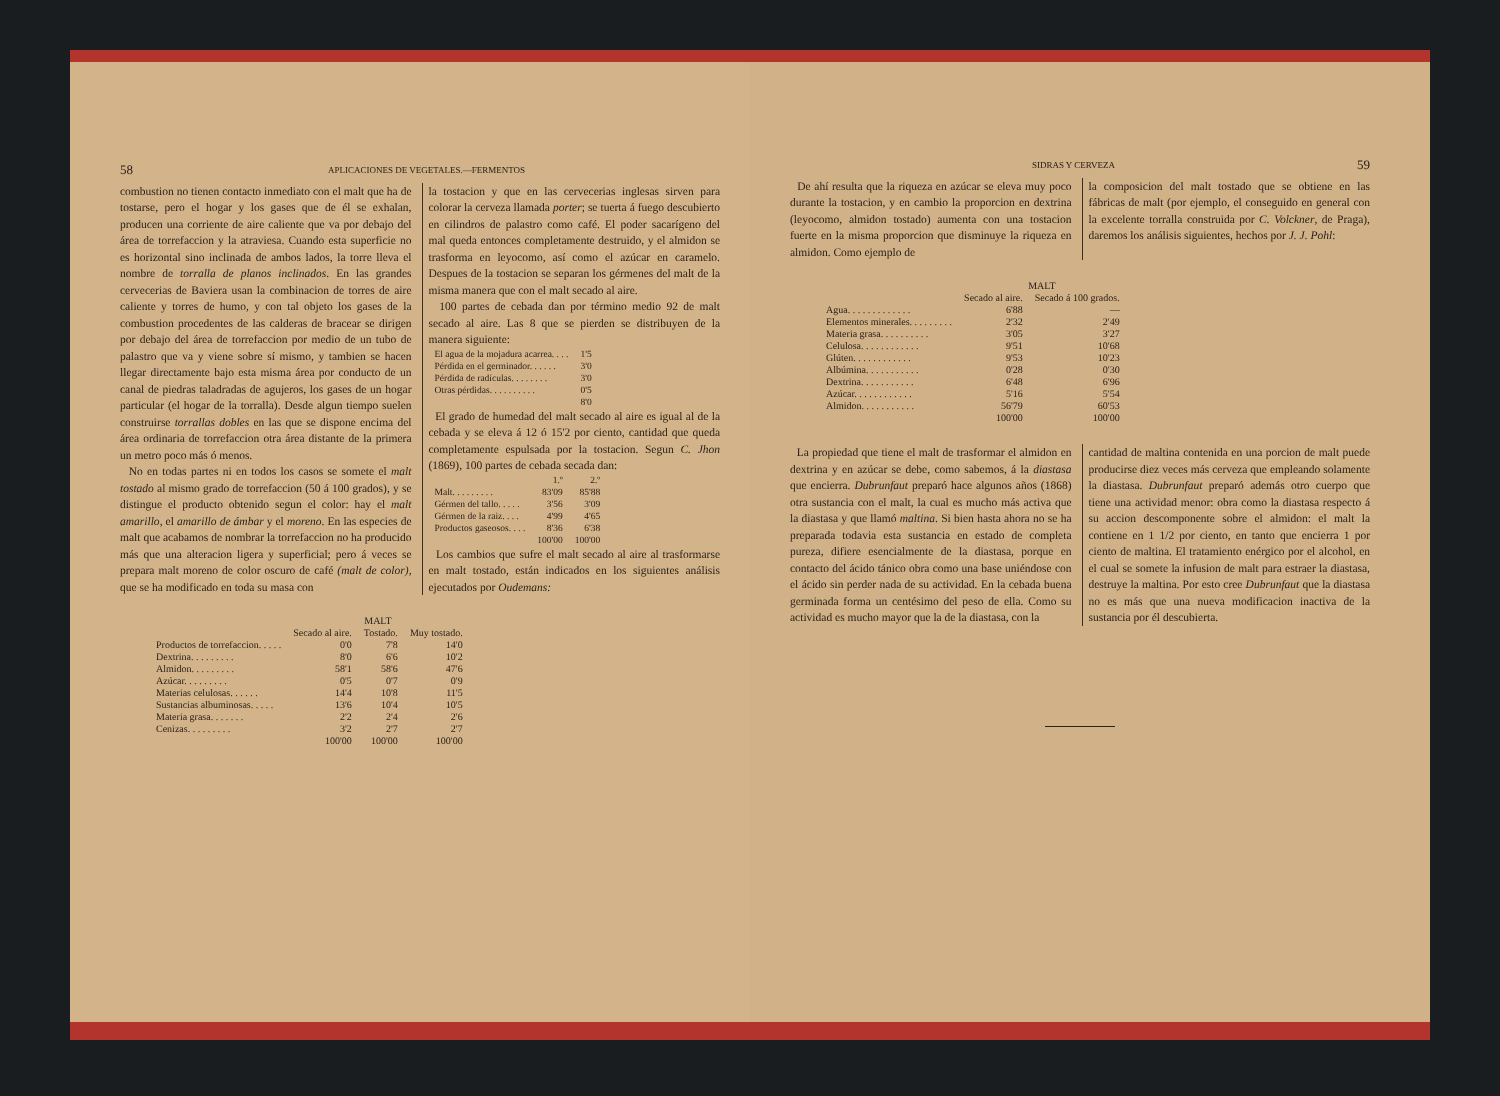58 APLICACIONES DE VEGETALES.—FERMENTOS
combustion no tienen contacto inmediato con el malt que ha de tostarse, pero el hogar y los gases que de él se exhalan, producen una corriente de aire caliente que va por debajo del área de torrefaccion y la atraviesa. Cuando esta superficie no es horizontal sino inclinada de ambos lados, la torre lleva el nombre de torralla de planos inclinados. En las grandes cervecerias de Baviera usan la combinacion de torres de aire calien­te y torres de humo, y con tal objeto los gases de la combustion procedentes de las calderas de bracear se dirigen por debajo del área de torrefaccion por medio de un tubo de palastro que va y viene sobre sí mismo, y tambien se hacen llegar directamente bajo esta misma área por conducto de un canal de piedras taladradas de agujeros, los gases de un hogar particular (el hogar de la torralla). Desde algun tiempo suelen construirse torrallas dobles en las que se dispone encima del área ordinaria de torrefaccion otra área distante de la primera un metro poco más ó menos.
No en todas partes ni en todos los casos se somete el malt tostado al mismo grado de torrefaccion (50 á 100 grados), y se distingue el producto obtenido segun el color: hay el malt amarillo, el amarillo de ámbar y el moreno. En las especies de malt que acabamos de nombrar la torrefaccion no ha producido más que una alteracion ligera y superficial; pero á veces se prepara malt moreno de color oscuro de café (malt de color), que se ha modificado en toda su masa con
la tostacion y que en las cervecerias inglesas sirven para colorar la cerveza llamada porter; se tuerta á fuego descubierto en cilindros de palastro como café. El poder sacarígeno del mal queda entonces completamente destruido, y el almidon se trasforma en leyocomo, así como el azúcar en caramelo. Despues de la tostacion se separan los gérmenes del malt de la misma manera que con el malt secado al aire.
100 partes de cebada dan por término medio 92 de malt secado al aire. Las 8 que se pierden se distribuyen de la manera siguiente:
| El agua de la mojadura acarrea. . . . | 1'5 |
| Pérdida en el germinador. . . . . . | 3'0 |
| Pérdida de radículas. . . . . . . . | 3'0 |
| Otras pérdidas. . . . . . . . . . | 0'5 |
| | 8'0 |
El grado de humedad del malt secado al aire es igual al de la cebada y se eleva á 12 ó 15'2 por ciento, cantidad que queda completamente espulsada por la tostacion. Segun C. Jhon (1869), 100 partes de cebada secada dan:
| | 1.º | 2.º |
| --- | --- | --- |
| Malt. . . . . . . . . | 83'09 | 85'88 |
| Gérmen del tallo. . . . . | 3'56 | 3'09 |
| Gérmen de la raiz. . . . | 4'99 | 4'65 |
| Productos gaseosos. . . . | 8'36 | 6'38 |
| | 100'00 | 100'00 |
Los cambios que sufre el malt secado al aire al trasformarse en malt tostado, están indicados en los siguientes análisis ejecutados por Oudemans:
| | MALT | | |
| --- | --- | --- | --- |
| | Secado al aire. | Tostado. | Muy tostado. |
| Productos de torrefaccion. . . . . | 0'0 | 7'8 | 14'0 |
| Dextrina. . . . . . . . . | 8'0 | 6'6 | 10'2 |
| Almidon. . . . . . . . . | 58'1 | 58'6 | 47'6 |
| Azúcar. . . . . . . . . | 0'5 | 0'7 | 0'9 |
| Materias celulosas. . . . . . | 14'4 | 10'8 | 11'5 |
| Sustancias albuminosas. . . . . | 13'6 | 10'4 | 10'5 |
| Materia grasa. . . . . . . | 2'2 | 2'4 | 2'6 |
| Cenizas. . . . . . . . . | 3'2 | 2'7 | 2'7 |
| | 100'00 | 100'00 | 100'00 |
SIDRAS Y CERVEZA 59
De ahí resulta que la riqueza en azúcar se eleva muy poco durante la tostacion, y en cambio la proporcion en dextrina (leyocomo, almidon tostado) aumenta con una tostacion fuerte en la misma proporcion que disminuye la riqueza en almidon. Como ejemplo de
la composicion del malt tostado que se obtiene en las fábricas de malt (por ejemplo, el conseguido en general con la excelente torralla construida por C. Volckner, de Praga), daremos los análisis siguientes, hechos por J. J. Pohl:
| | MALT | |
| --- | --- | --- |
| | Secado al aire. | Secado á 100 grados. |
| Agua. . . . . . . . . . . . . | 6'88 | — |
| Elementos minerales. . . . . . . . . | 2'32 | 2'49 |
| Materia grasa. . . . . . . . . . | 3'05 | 3'27 |
| Celulosa. . . . . . . . . . . . | 9'51 | 10'68 |
| Glúten. . . . . . . . . . . . | 9'53 | 10'23 |
| Albúmina. . . . . . . . . . . | 0'28 | 0'30 |
| Dextrina. . . . . . . . . . . | 6'48 | 6'96 |
| Azúcar. . . . . . . . . . . . | 5'16 | 5'54 |
| Almidon. . . . . . . . . . . | 56'79 | 60'53 |
| | 100'00 | 100'00 |
La propiedad que tiene el malt de trasformar el almidon en dextrina y en azúcar se debe, como sabemos, á la diastasa que encierra. Dubrunfaut preparó hace algunos años (1868) otra sustancia con el malt, la cual es mucho más activa que la diastasa y que llamó maltina. Si bien hasta ahora no se ha preparada todavia esta sustancia en estado de completa pureza, difiere esencialmente de la diastasa, porque en contacto del ácido tánico obra como una base uniéndose con el ácido sin perder nada de su actividad. En la cebada buena germinada forma un centésimo del peso de ella. Como su actividad es mucho mayor que la de la diastasa, con la
cantidad de maltina contenida en una porcion de malt puede producirse diez veces más cerveza que empleando solamente la diastasa. Dubrunfaut preparó además otro cuerpo que tiene una actividad menor: obra como la diastasa respecto á su accion descomponente sobre el almidon: el malt la contiene en 1 1/2 por ciento, en tanto que encierra 1 por ciento de maltina. El tratamiento enérgico por el alcohol, en el cual se somete la infusion de malt para estraer la diastasa, destruye la maltina. Por esto cree Dubrunfaut que la diastasa no es más que una nueva modificacion inactiva de la sustancia por él descubierta.